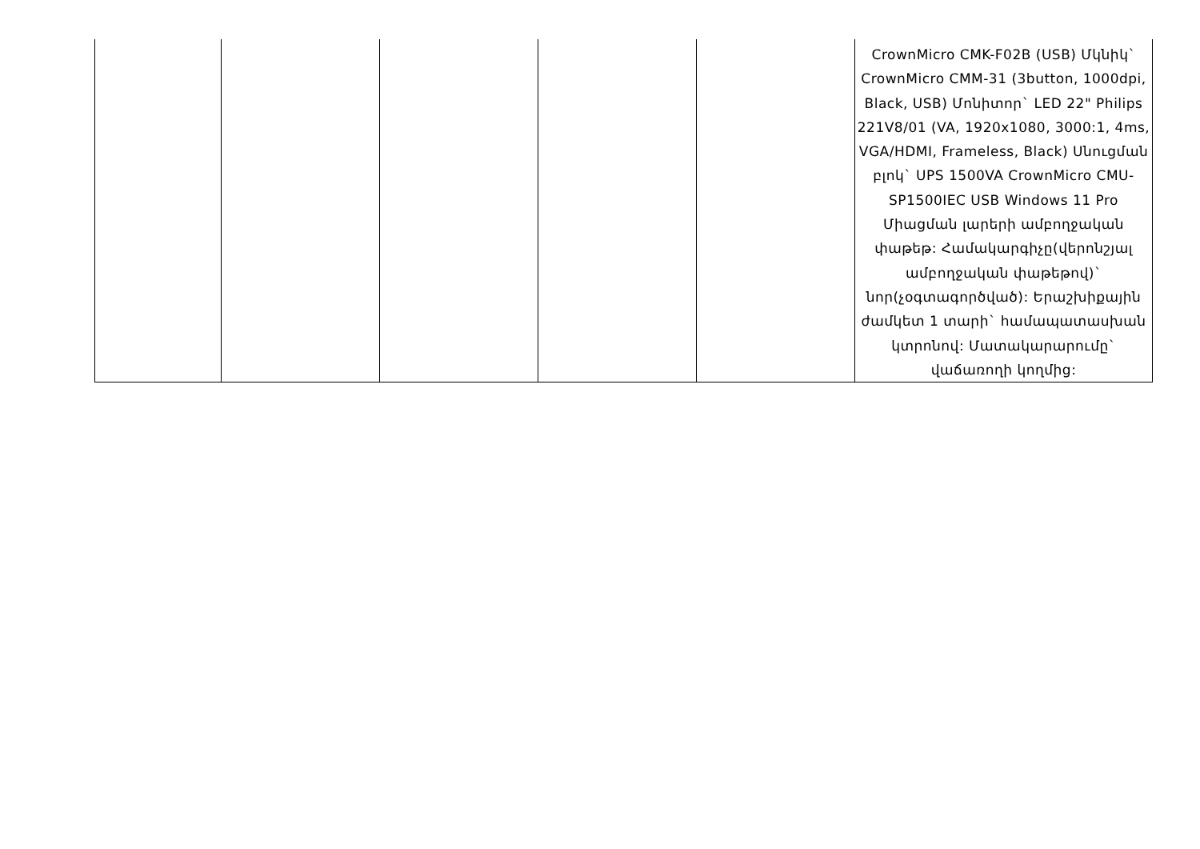| | | | | | CrownMicro CMK-F02B (USB) Մկնիկ` CrownMicro CMM-31 (3button, 1000dpi, Black, USB) Մոնիտոր` LED 22" Philips 221V8/01 (VA, 1920x1080, 3000:1, 4ms, VGA/HDMI, Frameless, Black) Սնուցման բլոկ` UPS 1500VA CrownMicro CMU-SP1500IEC USB Windows 11 Pro Միացման լարերի ամբողջական փաթեթ: Համակարգիչը(վերոնշյալ ամբողջական փաթեթով)` նոր(չօգտագործված): Երաշխիքային ժամկետ 1 տարի` համապատասխան կտրոնով: Մատակարարումը` վաճառողի կողմից: |